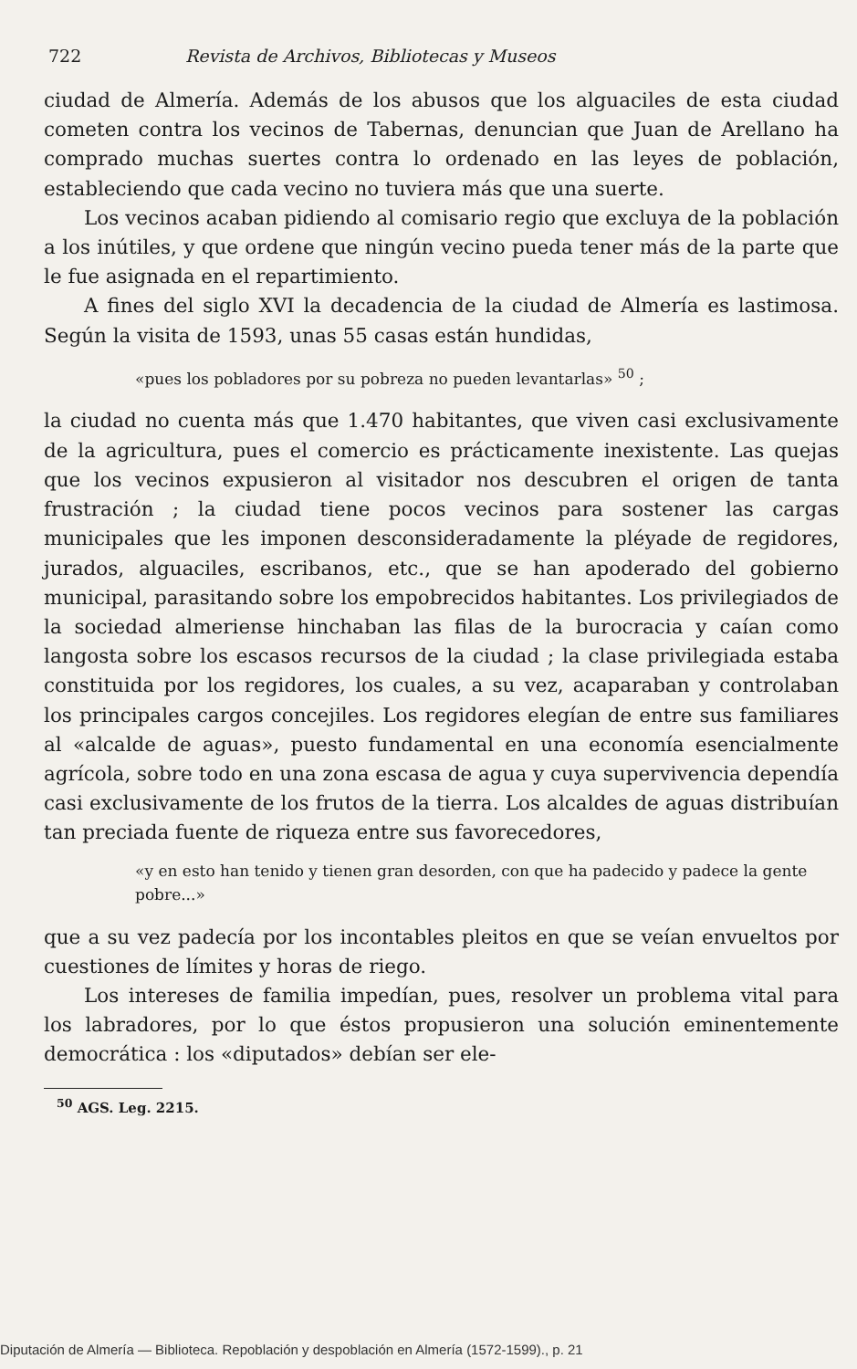722 Revista de Archivos, Bibliotecas y Museos
ciudad de Almería. Además de los abusos que los alguaciles de esta ciudad cometen contra los vecinos de Tabernas, denuncian que Juan de Arellano ha comprado muchas suertes contra lo ordenado en las leyes de población, estableciendo que cada vecino no tuviera más que una suerte.
Los vecinos acaban pidiendo al comisario regio que excluya de la población a los inútiles, y que ordene que ningún vecino pueda tener más de la parte que le fue asignada en el repartimiento.
A fines del siglo XVI la decadencia de la ciudad de Almería es lastimosa. Según la visita de 1593, unas 55 casas están hundidas,
«pues los pobladores por su pobreza no pueden levantarlas» <sup>50</sup> ;
la ciudad no cuenta más que 1.470 habitantes, que viven casi exclusivamente de la agricultura, pues el comercio es prácticamente inexistente. Las quejas que los vecinos expusieron al visitador nos descubren el origen de tanta frustración ; la ciudad tiene pocos vecinos para sostener las cargas municipales que les imponen desconsideradamente la pléyade de regidores, jurados, alguaciles, escribanos, etc., que se han apoderado del gobierno municipal, parasitando sobre los empobrecidos habitantes. Los privilegiados de la sociedad almeriense hinchaban las filas de la burocracia y caían como langosta sobre los escasos recursos de la ciudad ; la clase privilegiada estaba constituida por los regidores, los cuales, a su vez, acaparaban y controlaban los principales cargos concejiles. Los regidores elegían de entre sus familiares al «alcalde de aguas», puesto fundamental en una economía esencialmente agrícola, sobre todo en una zona escasa de agua y cuya supervivencia dependía casi exclusivamente de los frutos de la tierra. Los alcaldes de aguas distribuían tan preciada fuente de riqueza entre sus favorecedores,
«y en esto han tenido y tienen gran desorden, con que ha padecido y padece la gente pobre...»
que a su vez padecía por los incontables pleitos en que se veían envueltos por cuestiones de límites y horas de riego.
Los intereses de familia impedían, pues, resolver un problema vital para los labradores, por lo que éstos propusieron una solución eminentemente democrática : los «diputados» debían ser ele-
<sup>50</sup> AGS. Leg. 2215.
Diputación de Almería — Biblioteca. Repoblación y despoblación en Almería (1572-1599)., p. 21